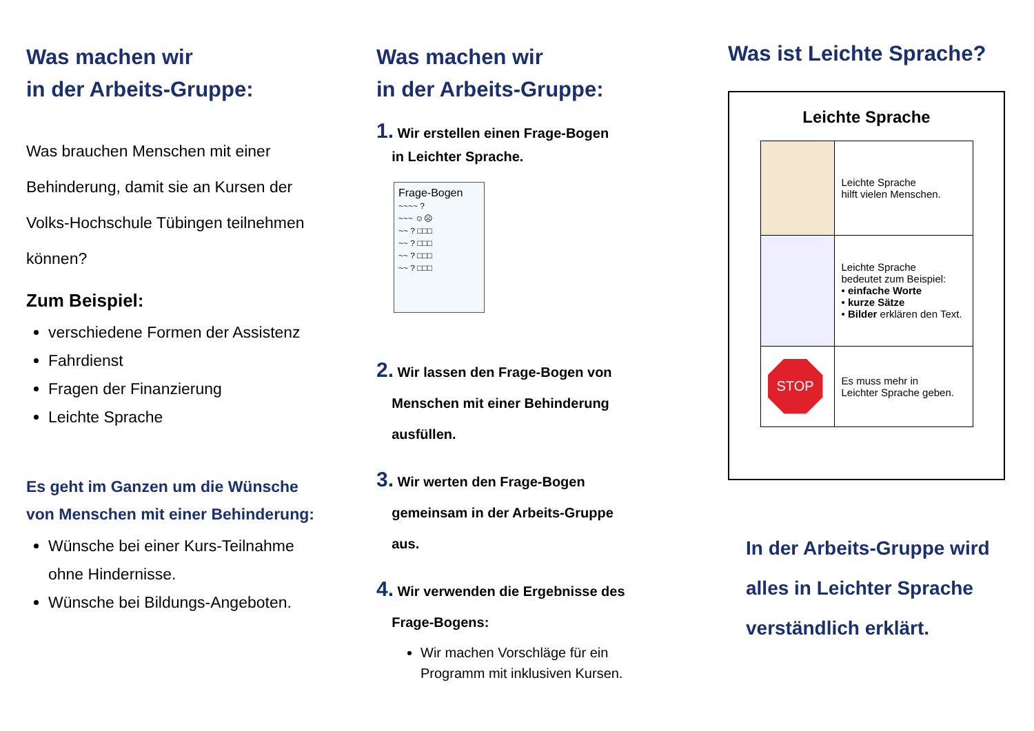Was machen wir
in der Arbeits-Gruppe:
Was brauchen Menschen mit einer Behinderung, damit sie an Kursen der Volks-Hochschule Tübingen teilnehmen können?
Zum Beispiel:
verschiedene Formen der Assistenz
Fahrdienst
Fragen der Finanzierung
Leichte Sprache
Es geht im Ganzen um die Wünsche von Menschen mit einer Behinderung:
Wünsche bei einer Kurs-Teilnahme ohne Hindernisse.
Wünsche bei Bildungs-Angeboten.
Was machen wir
in der Arbeits-Gruppe:
1. Wir erstellen einen Frage-Bogen
in Leichter Sprache.
Frage-Bogen
~~~~ ?
~~~ ☺☹
~~ ? □□□
~~ ? □□□
~~ ? □□□
~~ ? □□□
2. Wir lassen den Frage-Bogen von
Menschen mit einer Behinderung
ausfüllen.
3. Wir werten den Frage-Bogen
gemeinsam in der Arbeits-Gruppe
aus.
4. Wir verwenden die Ergebnisse des
Frage-Bogens:
Wir machen Vorschläge für ein Programm mit inklusiven Kursen.
Was ist Leichte Sprache?
Leichte Sprache
| | Leichte Sprache hilft vielen Menschen. |
| | Leichte Sprache bedeutet zum Beispiel: • einfache Worte • kurze Sätze • Bilder erklären den Text. |
| STOP | Es muss mehr in Leichter Sprache geben. |
In der Arbeits-Gruppe wird alles in Leichter Sprache verständlich erklärt.